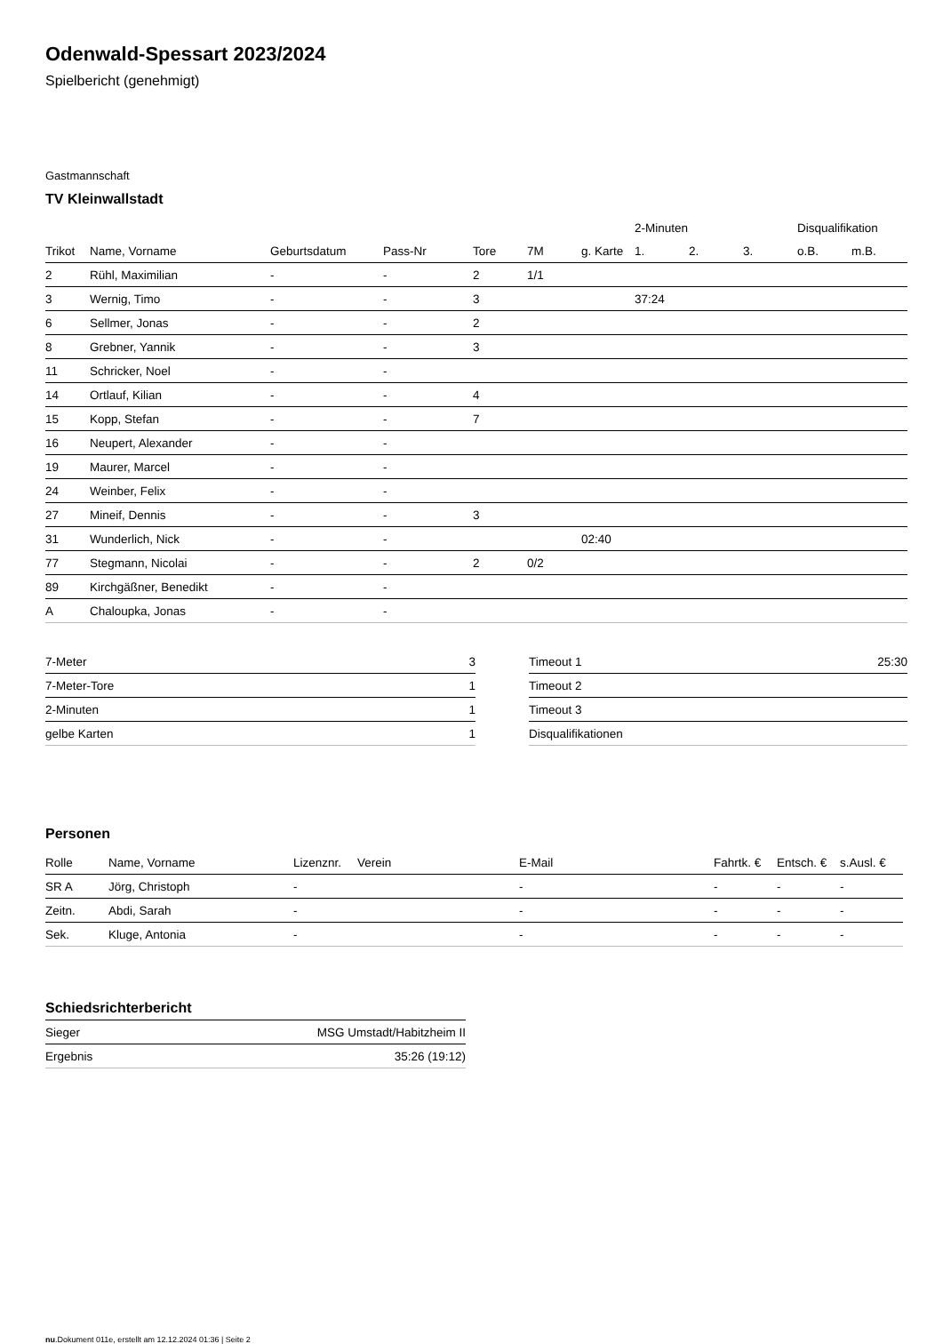Odenwald-Spessart 2023/2024
Spielbericht (genehmigt)
Gastmannschaft
TV Kleinwallstadt
| | | | | | | | 2-Minuten | | | Disqualifikation | |
| --- | --- | --- | --- | --- | --- | --- | --- | --- | --- | --- | --- |
| Trikot | Name, Vorname | Geburtsdatum | Pass-Nr | Tore | 7M | g. Karte | 1. | 2. | 3. | o.B. | m.B. |
| 2 | Rühl, Maximilian | - | - | 2 | 1/1 | | | | | | |
| 3 | Wernig, Timo | - | - | 3 | | | 37:24 | | | | |
| 6 | Sellmer, Jonas | - | - | 2 | | | | | | | |
| 8 | Grebner, Yannik | - | - | 3 | | | | | | | |
| 11 | Schricker, Noel | - | - | | | | | | | | |
| 14 | Ortlauf, Kilian | - | - | 4 | | | | | | | |
| 15 | Kopp, Stefan | - | - | 7 | | | | | | | |
| 16 | Neupert, Alexander | - | - | | | | | | | | |
| 19 | Maurer, Marcel | - | - | | | | | | | | |
| 24 | Weinber, Felix | - | - | | | | | | | | |
| 27 | Mineif, Dennis | - | - | 3 | | | | | | | |
| 31 | Wunderlich, Nick | - | - | | | 02:40 | | | | | |
| 77 | Stegmann, Nicolai | - | - | 2 | 0/2 | | | | | | |
| 89 | Kirchgäßner, Benedikt | - | - | | | | | | | | |
| A | Chaloupka, Jonas | - | - | | | | | | | | |
| 7-Meter | 3 |
| 7-Meter-Tore | 1 |
| 2-Minuten | 1 |
| gelbe Karten | 1 |
| Timeout 1 | 25:30 |
| Timeout 2 | |
| Timeout 3 | |
| Disqualifikationen | |
Personen
| Rolle | Name, Vorname | Lizenznr. | Verein | E-Mail | Fahrtk. € | Entsch. € | s.Ausl. € |
| --- | --- | --- | --- | --- | --- | --- | --- |
| SR A | Jörg, Christoph | - | | - | - | - | - |
| Zeitn. | Abdi, Sarah | - | | - | - | - | - |
| Sek. | Kluge, Antonia | - | | - | - | - | - |
Schiedsrichterbericht
| Sieger | MSG Umstadt/Habitzheim II |
| Ergebnis | 35:26 (19:12) |
nu.Dokument 011e, erstellt am 12.12.2024 01:36 | Seite 2